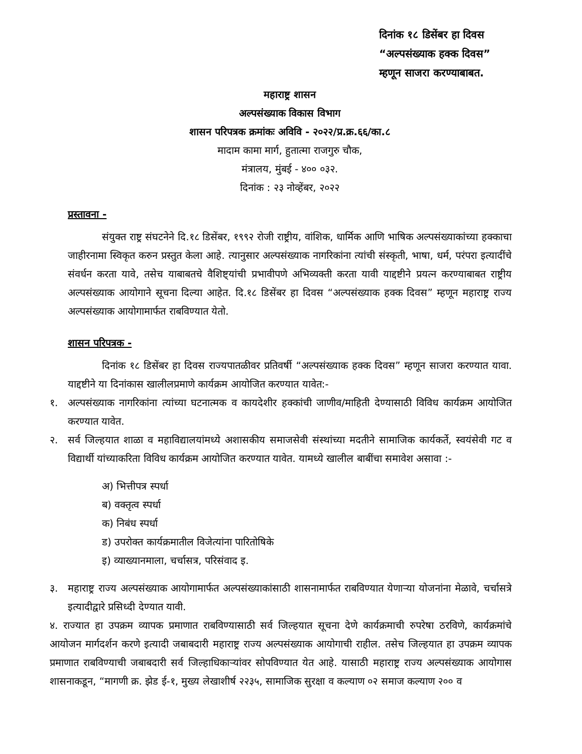दिनांक १८ डिसेंबर हा दिवस
“अल्पसंख्याक हक्क दिवस”
म्हणून साजरा करण्याबाबत.
महाराष्ट्र शासन
अल्पसंख्याक विकास विभाग
शासन परिपत्रक क्रमांकः अविवि - २०२२/प्र.क्र.६६/का.८
मादाम कामा मार्ग, हुतात्मा राजगुरु चौक,
मंत्रालय, मुंबई - ४०० ०३२.
दिनांक : २३ नोव्हेंबर, २०२२
प्रस्तावना -
संयुक्त राष्ट्र संघटनेने दि.१८ डिसेंबर, १९९२ रोजी राष्ट्रीय, वांशिक, धार्मिक आणि भाषिक अल्पसंख्याकांच्या हक्काचा जाहीरनामा स्विकृत करुन प्रस्तुत केला आहे. त्यानुसार अल्पसंख्याक नागरिकांना त्यांची संस्कृती, भाषा, धर्म, परंपरा इत्यादींचे संवर्धन करता यावे, तसेच याबाबतचे वैशिष्ट्यांची प्रभावीपणे अभिव्यक्ती करता यावी याद्दष्टीने प्रयत्न करण्याबाबत राष्ट्रीय अल्पसंख्याक आयोगाने सूचना दिल्या आहेत. दि.१८ डिसेंबर हा दिवस “अल्पसंख्याक हक्क दिवस” म्हणून महाराष्ट्र राज्य अल्पसंख्याक आयोगामार्फत राबविण्यात येतो.
शासन परिपत्रक -
दिनांक १८ डिसेंबर हा दिवस राज्यपातळीवर प्रतिवर्षी “अल्पसंख्याक हक्क दिवस” म्हणून साजरा करण्यात यावा. याद्दष्टीने या दिनांकास खालीलप्रमाणे कार्यक्रम आयोजित करण्यात यावेत:-
१. अल्पसंख्याक नागरिकांना त्यांच्या घटनात्मक व कायदेशीर हक्कांची जाणीव/माहिती देण्यासाठी विविध कार्यक्रम आयोजित करण्यात यावेत.
२. सर्व जिल्हयात शाळा व महाविद्यालयांमध्ये अशासकीय समाजसेवी संस्थांच्या मदतीने सामाजिक कार्यकर्ते, स्वयंसेवी गट व विद्यार्थी यांच्याकरिता विविध कार्यक्रम आयोजित करण्यात यावेत. यामध्ये खालील बाबींचा समावेश असावा :-
अ) भित्तीपत्र स्पर्धा
ब) वक्तृत्व स्पर्धा
क) निबंध स्पर्धा
ड) उपरोक्त कार्यक्रमातील विजेत्यांना पारितोषिके
इ) व्याख्यानमाला, चर्चासत्र, परिसंवाद इ.
३. महाराष्ट्र राज्य अल्पसंख्याक आयोगामार्फत अल्पसंख्याकांसाठी शासनामार्फत राबविण्यात येणाऱ्या योजनांना मेळावे, चर्चासत्रे इत्यादीद्वारे प्रसिध्दी देण्यात यावी.
४. राज्यात हा उपक्रम व्यापक प्रमाणात राबविण्यासाठी सर्व जिल्हयात सूचना देणे कार्यक्रमाची रुपरेषा ठरविणे, कार्यक्रमांचे आयोजन मार्गदर्शन करणे इत्यादी जबाबदारी महाराष्ट्र राज्य अल्पसंख्याक आयोगाची राहील. तसेच जिल्हयात हा उपक्रम व्यापक प्रमाणात राबविण्याची जबाबदारी सर्व जिल्हाधिकाऱ्यांवर सोपविण्यात येत आहे. यासाठी महाराष्ट्र राज्य अल्पसंख्याक आयोगास शासनाकडून, “मागणी क्र. झेड ई-१, मुख्य लेखाशीर्ष २२३५, सामाजिक सुरक्षा व कल्याण ०२ समाज कल्याण २०० व